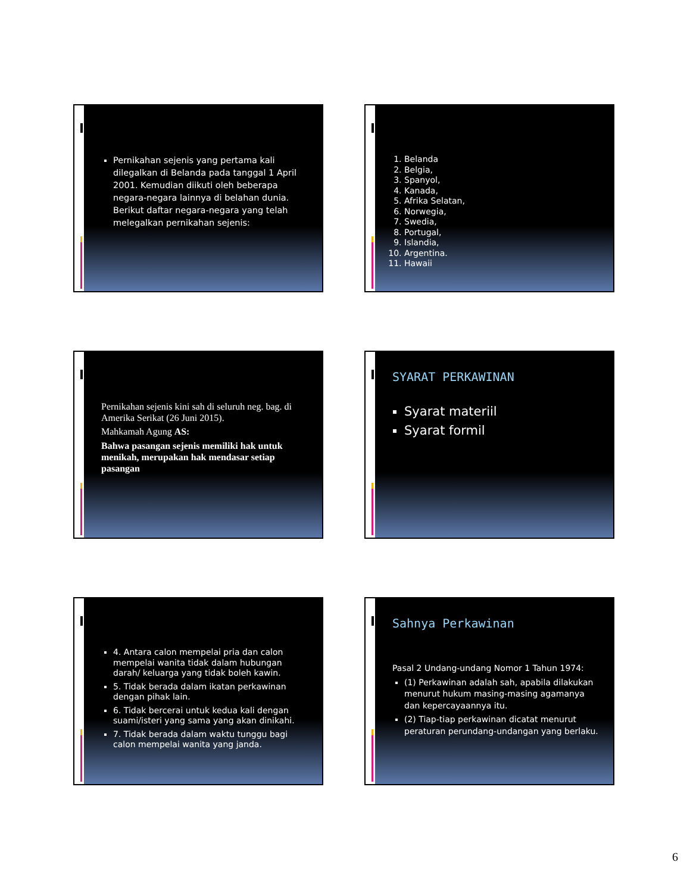Pernikahan sejenis yang pertama kali dilegalkan di Belanda pada tanggal 1 April 2001. Kemudian diikuti oleh beberapa negara-negara lainnya di belahan dunia. Berikut daftar negara-negara yang telah melegalkan pernikahan sejenis:
1. Belanda
2. Belgia,
3. Spanyol,
4. Kanada,
5. Afrika Selatan,
6. Norwegia,
7. Swedia,
8. Portugal,
9. Islandia,
10. Argentina.
11. Hawaii
Pernikahan sejenis kini sah di seluruh neg. bag. di Amerika Serikat (26 Juni 2015).
Mahkamah Agung AS:
Bahwa pasangan sejenis memiliki hak untuk menikah, merupakan hak mendasar setiap pasangan
SYARAT PERKAWINAN
Syarat materiil
Syarat formil
4. Antara calon mempelai pria dan calon mempelai wanita tidak dalam hubungan darah/ keluarga yang tidak boleh kawin.
5. Tidak berada dalam ikatan perkawinan dengan pihak lain.
6. Tidak bercerai untuk kedua kali dengan suami/isteri yang sama yang akan dinikahi.
7. Tidak berada dalam waktu tunggu bagi calon mempelai wanita yang janda.
Sahnya Perkawinan
Pasal 2 Undang-undang Nomor 1 Tahun 1974:
(1) Perkawinan adalah sah, apabila dilakukan menurut hukum masing-masing agamanya dan kepercayaannya itu.
(2) Tiap-tiap perkawinan dicatat menurut peraturan perundang-undangan yang berlaku.
6